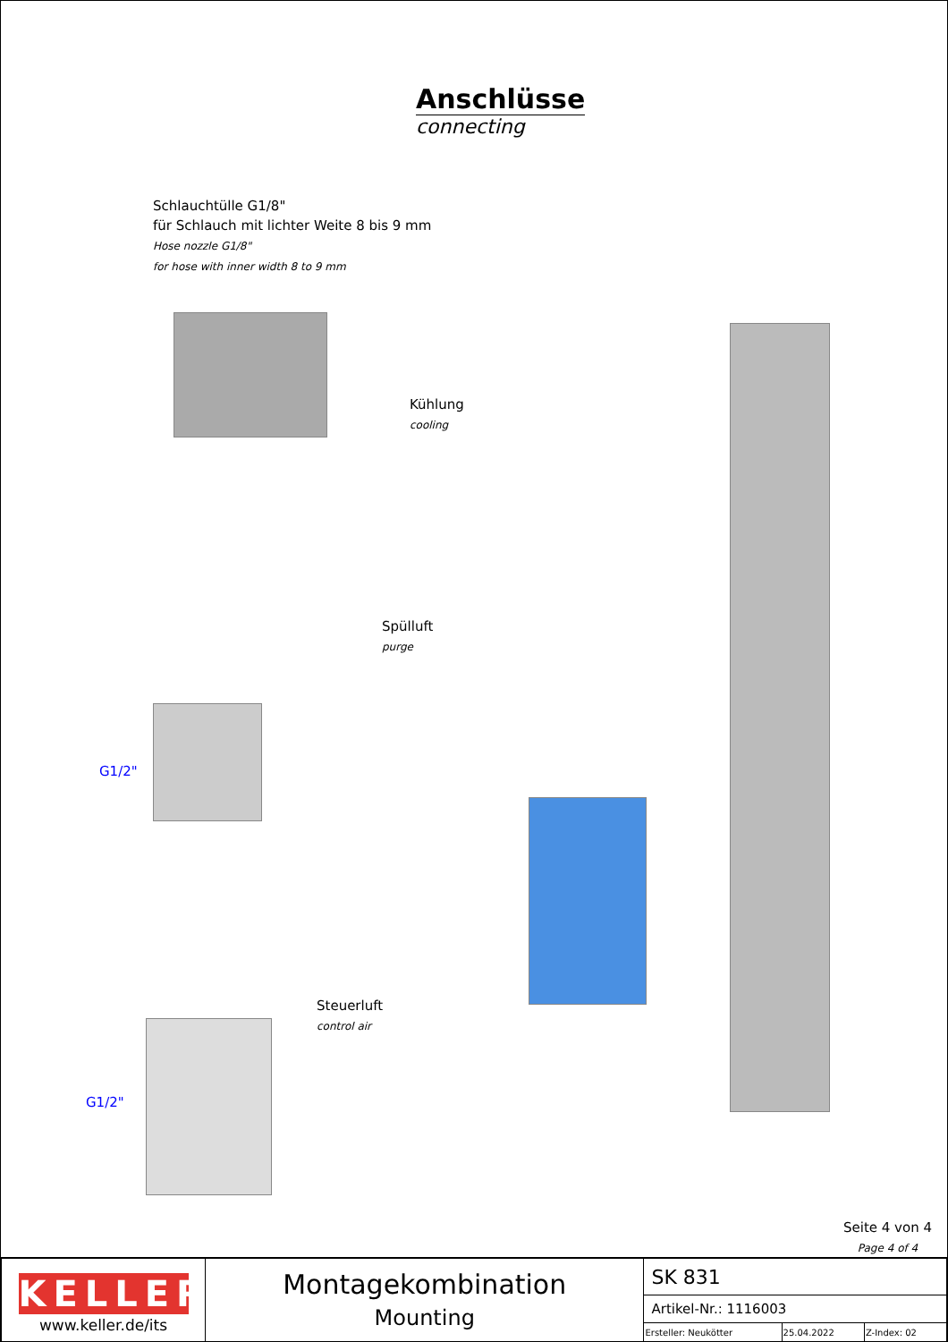Anschlüsse
connecting
Schlauchtülle G1/8"
für Schlauch mit lichter Weite 8 bis 9 mm
Hose nozzle G1/8"
for hose with inner width 8 to 9 mm
Kühlung
cooling
Spülluft
purge
G1/2"
Steuerluft
control air
G1/2"
Seite 4 von 4
Page 4 of 4
| KELLER www.keller.de/its | Montagekombination Mounting | SK 831 | | |
| | | Artikel-Nr.: 1116003 | | |
| | | Ersteller: Neukötter | 25.04.2022 | Z-Index: 02 |